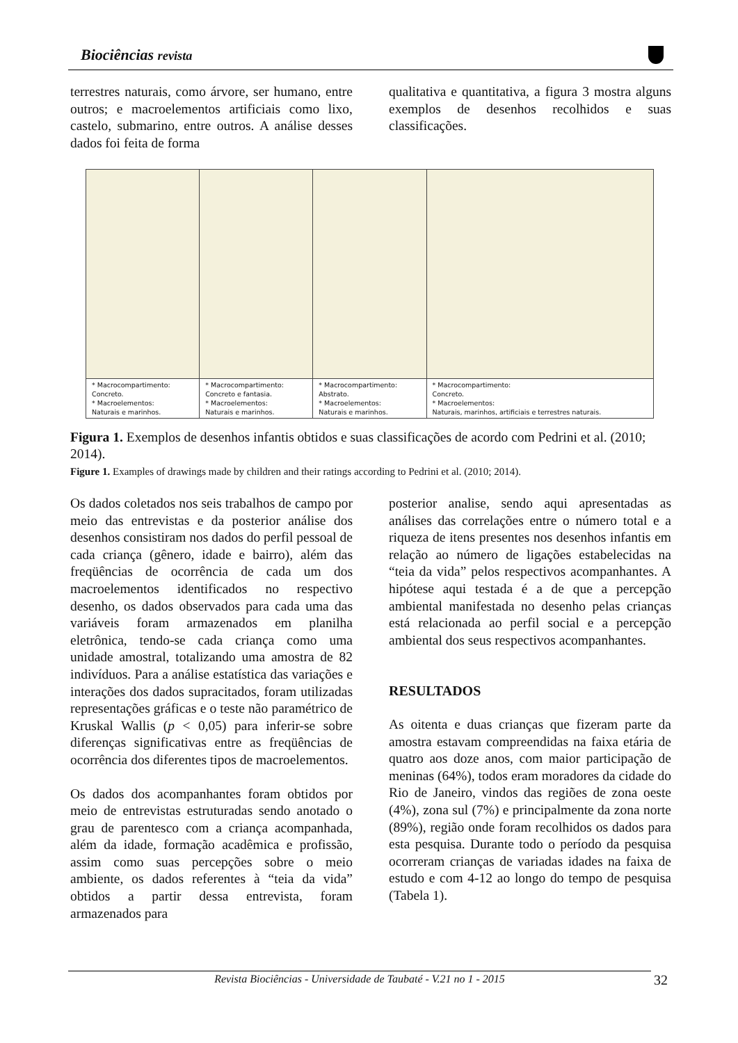Biociências revista
terrestres naturais, como árvore, ser humano, entre outros; e macroelementos artificiais como lixo, castelo, submarino, entre outros. A análise desses dados foi feita de forma
qualitativa e quantitativa, a figura 3 mostra alguns exemplos de desenhos recolhidos e suas classificações.
| * Macrocompartimento: Concreto. * Macroelementos: Naturais e marinhos. | * Macrocompartimento: Concreto e fantasia. * Macroelementos: Naturais e marinhos. | * Macrocompartimento: Abstrato. * Macroelementos: Naturais e marinhos. | * Macrocompartimento: Concreto. * Macroelementos: Naturais, marinhos, artificiais e terrestres naturais. |
Figura 1. Exemplos de desenhos infantis obtidos e suas classificações de acordo com Pedrini et al. (2010; 2014).
Figure 1. Examples of drawings made by children and their ratings according to Pedrini et al. (2010; 2014).
Os dados coletados nos seis trabalhos de campo por meio das entrevistas e da posterior análise dos desenhos consistiram nos dados do perfil pessoal de cada criança (gênero, idade e bairro), além das freqüências de ocorrência de cada um dos macroelementos identificados no respectivo desenho, os dados observados para cada uma das variáveis foram armazenados em planilha eletrônica, tendo-se cada criança como uma unidade amostral, totalizando uma amostra de 82 indivíduos. Para a análise estatística das variações e interações dos dados supracitados, foram utilizadas representações gráficas e o teste não paramétrico de Kruskal Wallis (p < 0,05) para inferir-se sobre diferenças significativas entre as freqüências de ocorrência dos diferentes tipos de macroelementos.
Os dados dos acompanhantes foram obtidos por meio de entrevistas estruturadas sendo anotado o grau de parentesco com a criança acompanhada, além da idade, formação acadêmica e profissão, assim como suas percepções sobre o meio ambiente, os dados referentes à “teia da vida” obtidos a partir dessa entrevista, foram armazenados para
posterior analise, sendo aqui apresentadas as análises das correlações entre o número total e a riqueza de itens presentes nos desenhos infantis em relação ao número de ligações estabelecidas na “teia da vida” pelos respectivos acompanhantes. A hipótese aqui testada é a de que a percepção ambiental manifestada no desenho pelas crianças está relacionada ao perfil social e a percepção ambiental dos seus respectivos acompanhantes.
RESULTADOS
As oitenta e duas crianças que fizeram parte da amostra estavam compreendidas na faixa etária de quatro aos doze anos, com maior participação de meninas (64%), todos eram moradores da cidade do Rio de Janeiro, vindos das regiões de zona oeste (4%), zona sul (7%) e principalmente da zona norte (89%), região onde foram recolhidos os dados para esta pesquisa. Durante todo o período da pesquisa ocorreram crianças de variadas idades na faixa de estudo e com 4-12 ao longo do tempo de pesquisa (Tabela 1).
Revista Biociências - Universidade de Taubaté - V.21 no 1 - 2015 32